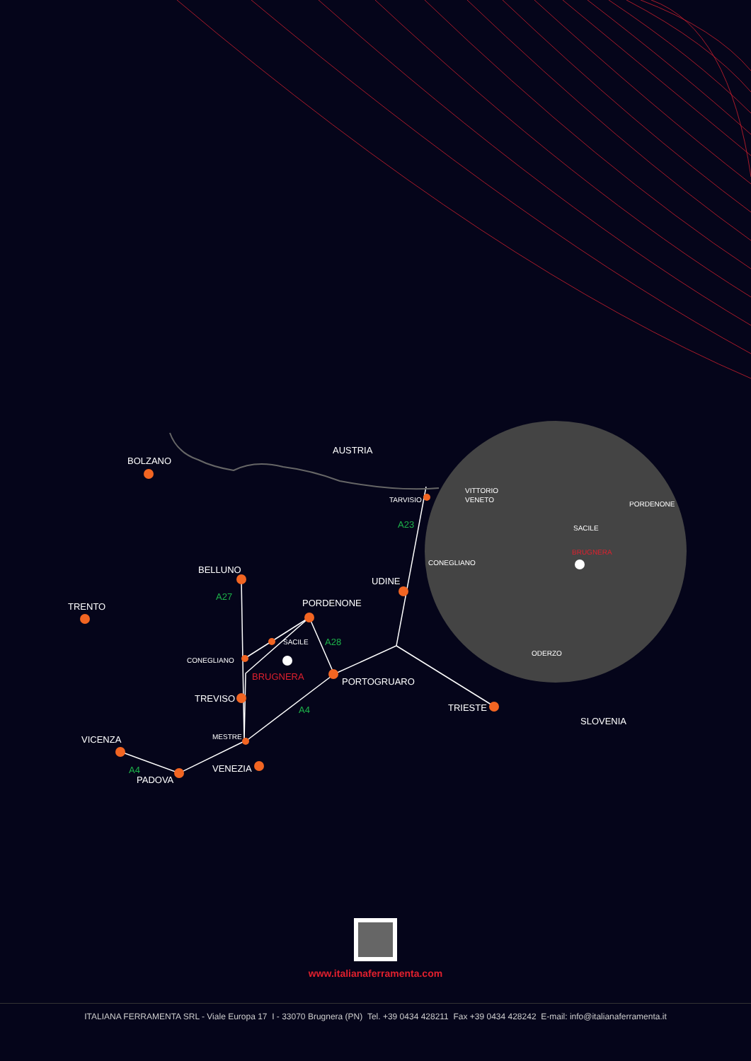AUSTRIA
BOLZANO
TRENTO
BELLUNO
TARVISIO
UDINE
PORDENONE
SACILE
CONEGLIANO
TREVISO
PORTOGRUARO
TRIESTE
SLOVENIA
MESTRE
VICENZA
VENEZIA
PADOVA
BRUGNERA
A27
A23
A28
A4
A4
VITTORIO
VENETO
PORDENONE
SACILE
CONEGLIANO
ODERZO
BRUGNERA
www.italianaferramenta.com
ITALIANA FERRAMENTA SRL - Viale Europa 17 I - 33070 Brugnera (PN) Tel. +39 0434 428211 Fax +39 0434 428242 E-mail: info@italianaferramenta.it